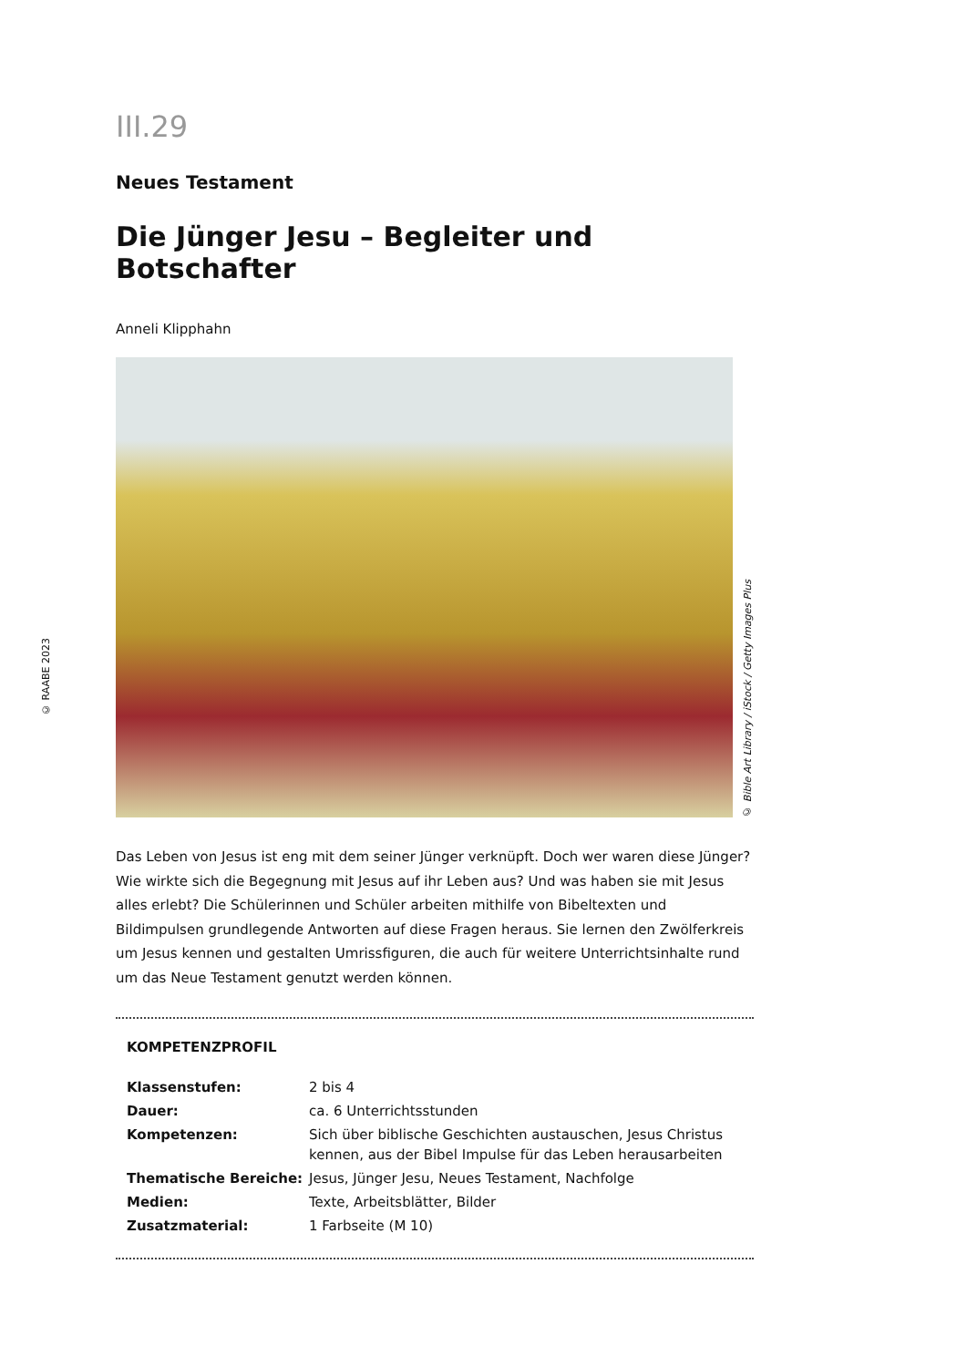III.29
Neues Testament
Die Jünger Jesu – Begleiter und Botschafter
Anneli Klipphahn
© Bible Art Library / iStock / Getty Images Plus
Das Leben von Jesus ist eng mit dem seiner Jünger verknüpft. Doch wer waren diese Jünger? Wie wirkte sich die Begegnung mit Jesus auf ihr Leben aus? Und was haben sie mit Jesus alles erlebt? Die Schülerinnen und Schüler arbeiten mithilfe von Bibeltexten und Bildimpulsen grundlegende Antworten auf diese Fragen heraus. Sie lernen den Zwölferkreis um Jesus kennen und gestalten Umrissfiguren, die auch für weitere Unterrichtsinhalte rund um das Neue Testament genutzt werden können.
KOMPETENZPROFIL
| Klassenstufen: | 2 bis 4 |
| Dauer: | ca. 6 Unterrichtsstunden |
| Kompetenzen: | Sich über biblische Geschichten austauschen, Jesus Christus kennen, aus der Bibel Impulse für das Leben herausarbeiten |
| Thematische Bereiche: | Jesus, Jünger Jesu, Neues Testament, Nachfolge |
| Medien: | Texte, Arbeitsblätter, Bilder |
| Zusatzmaterial: | 1 Farbseite (M 10) |
© RAABE 2023